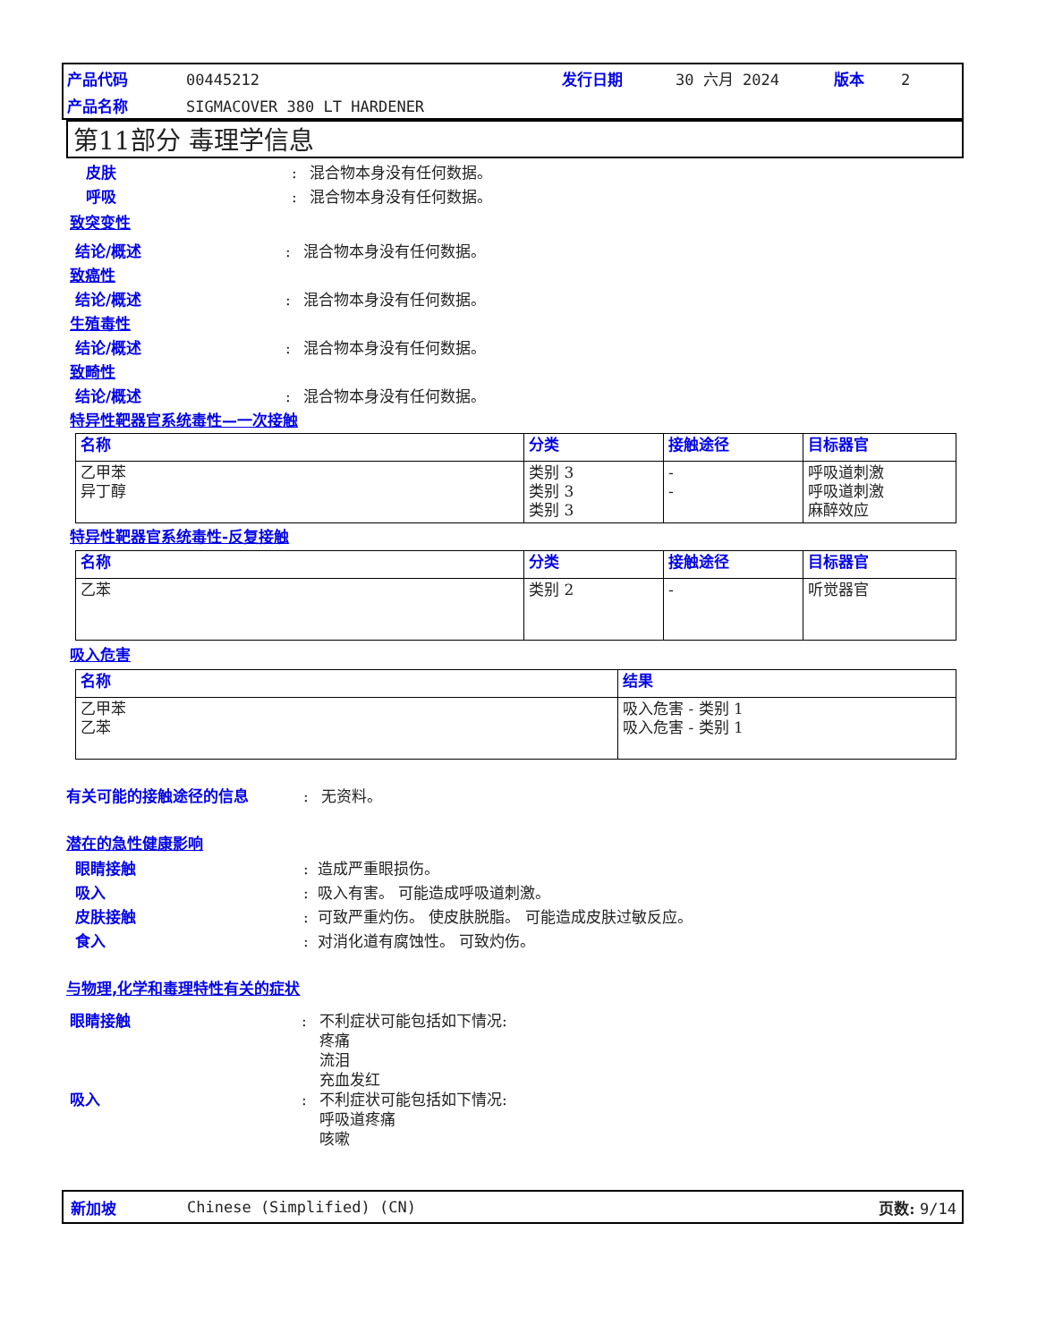产品代码 00445212 发行日期 30 六月 2024 版本 2
产品名称 SIGMACOVER 380 LT HARDENER
第11部分 毒理学信息
皮肤: 混合物本身没有任何数据。
呼吸: 混合物本身没有任何数据。
致突变性
结论/概述: 混合物本身没有任何数据。
致癌性
结论/概述: 混合物本身没有任何数据。
生殖毒性
结论/概述: 混合物本身没有任何数据。
致畸性
结论/概述: 混合物本身没有任何数据。
特异性靶器官系统毒性—一次接触
| 名称 | 分类 | 接触途径 | 目标器官 |
| --- | --- | --- | --- |
| 乙甲苯 异丁醇 | 类别 3 类别 3 类别 3 | - - | 呼吸道刺激 呼吸道刺激 麻醉效应 |
特异性靶器官系统毒性-反复接触
| 名称 | 分类 | 接触途径 | 目标器官 |
| --- | --- | --- | --- |
| 乙苯 | 类别 2 | - | 听觉器官 |
吸入危害
| 名称 | 结果 |
| --- | --- |
| 乙甲苯 乙苯 | 吸入危害 - 类别 1 吸入危害 - 类别 1 |
有关可能的接触途径的信息: 无资料。
潜在的急性健康影响
眼睛接触: 造成严重眼损伤。
吸入: 吸入有害。 可能造成呼吸道刺激。
皮肤接触: 可致严重灼伤。 使皮肤脱脂。 可能造成皮肤过敏反应。
食入: 对消化道有腐蚀性。 可致灼伤。
与物理,化学和毒理特性有关的症状
眼睛接触: 不利症状可能包括如下情况:
疼痛
流泪
充血发红
吸入: 不利症状可能包括如下情况:
呼吸道疼痛
咳嗽
新加坡 Chinese (Simplified) (CN) 页数: 9/14